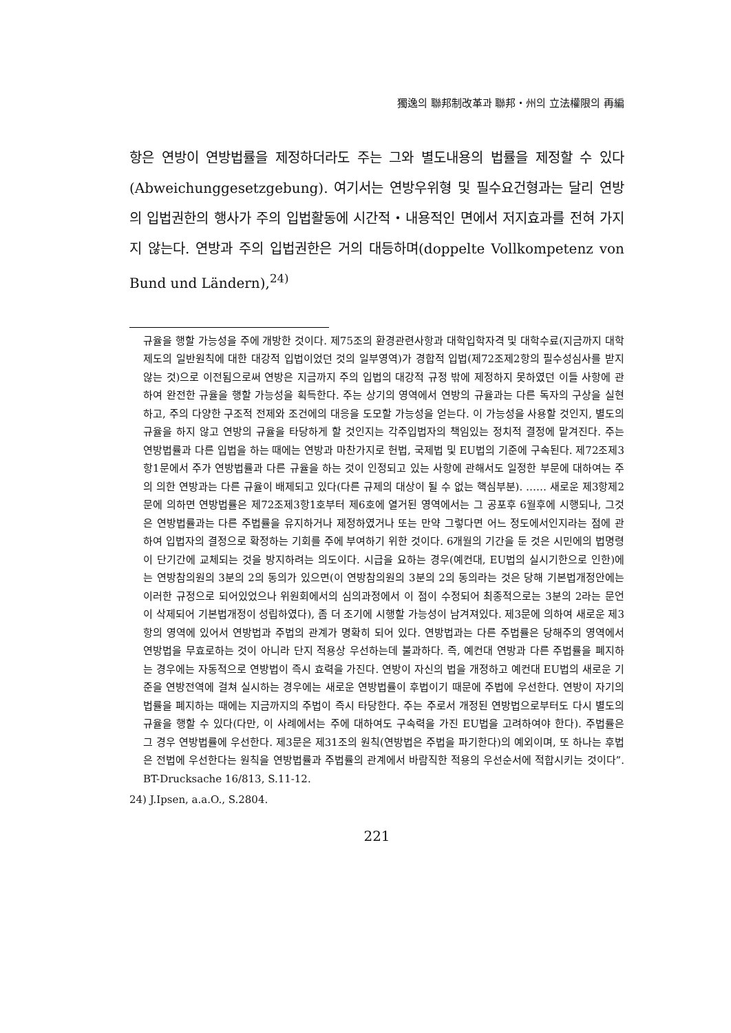獨逸의 聯邦制改革과 聯邦・州의 立法權限의 再編
항은 연방이 연방법률을 제정하더라도 주는 그와 별도내용의 법률을 제정할 수 있다(Abweichunggesetzgebung). 여기서는 연방우위형 및 필수요건형과는 달리 연방의 입법권한의 행사가 주의 입법활동에 시간적・내용적인 면에서 저지효과를 전혀 가지지 않는다. 연방과 주의 입법권한은 거의 대등하며(doppelte Vollkompetenz von Bund und Ländern),<sup>24)</sup>
규율을 행할 가능성을 주에 개방한 것이다. 제75조의 환경관련사항과 대학입학자격 및 대학수료(지금까지 대학제도의 일반원칙에 대한 대강적 입법이었던 것의 일부영역)가 경합적 입법(제72조제2항의 필수성심사를 받지않는 것)으로 이전됨으로써 연방은 지금까지 주의 입법의 대강적 규정 밖에 제정하지 못하였던 이들 사항에 관하여 완전한 규율을 행할 가능성을 획득한다. 주는 상기의 영역에서 연방의 규율과는 다른 독자의 구상을 실현하고, 주의 다양한 구조적 전제와 조건에의 대응을 도모할 가능성을 얻는다. 이 가능성을 사용할 것인지, 별도의 규율을 하지 않고 연방의 규율을 타당하게 할 것인지는 각주입법자의 책임있는 정치적 결정에 맡겨진다. 주는 연방법률과 다른 입법을 하는 때에는 연방과 마찬가지로 헌법, 국제법 및 EU법의 기준에 구속된다. 제72조제3항1문에서 주가 연방법률과 다른 규율을 하는 것이 인정되고 있는 사항에 관해서도 일정한 부문에 대하여는 주의 의한 연방과는 다른 규율이 배제되고 있다(다른 규제의 대상이 될 수 없는 핵심부분). …… 새로운 제3항제2문에 의하면 연방법률은 제72조제3항1호부터 제6호에 열거된 영역에서는 그 공포후 6월후에 시행되나, 그것은 연방법률과는 다른 주법률을 유지하거나 제정하였거나 또는 만약 그렇다면 어느 정도에서인지라는 점에 관하여 입법자의 결정으로 확정하는 기회를 주에 부여하기 위한 것이다. 6개월의 기간을 둔 것은 시민에의 법명령이 단기간에 교체되는 것을 방지하려는 의도이다. 시급을 요하는 경우(예컨대, EU법의 실시기한으로 인한)에는 연방참의원의 3분의 2의 동의가 있으면(이 연방참의원의 3분의 2의 동의라는 것은 당해 기본법개정안에는 이러한 규정으로 되어있었으나 위원회에서의 심의과정에서 이 점이 수정되어 최종적으로는 3분의 2라는 문언이 삭제되어 기본법개정이 성립하였다), 좀 더 조기에 시행할 가능성이 남겨져있다. 제3문에 의하여 새로운 제3항의 영역에 있어서 연방법과 주법의 관계가 명확히 되어 있다. 연방법과는 다른 주법률은 당해주의 영역에서 연방법을 무효로하는 것이 아니라 단지 적용상 우선하는데 불과하다. 즉, 예컨대 연방과 다른 주법률을 폐지하는 경우에는 자동적으로 연방법이 즉시 효력을 가진다. 연방이 자신의 법을 개정하고 예컨대 EU법의 새로운 기준을 연방전역에 걸쳐 실시하는 경우에는 새로운 연방법률이 후법이기 때문에 주법에 우선한다. 연방이 자기의 법률을 폐지하는 때에는 지금까지의 주법이 즉시 타당한다. 주는 주로서 개정된 연방법으로부터도 다시 별도의 규율을 행할 수 있다(다만, 이 사례에서는 주에 대하여도 구속력을 가진 EU법을 고려하여야 한다). 주법률은 그 경우 연방법률에 우선한다. 제3문은 제31조의 원칙(연방법은 주법을 파기한다)의 예외이며, 또 하나는 후법은 전법에 우선한다는 원칙을 연방법률과 주법률의 관계에서 바람직한 적용의 우선순서에 적합시키는 것이다”. BT-Drucksache 16/813, S.11-12.
24) J.Ipsen, a.a.O., S.2804.
221